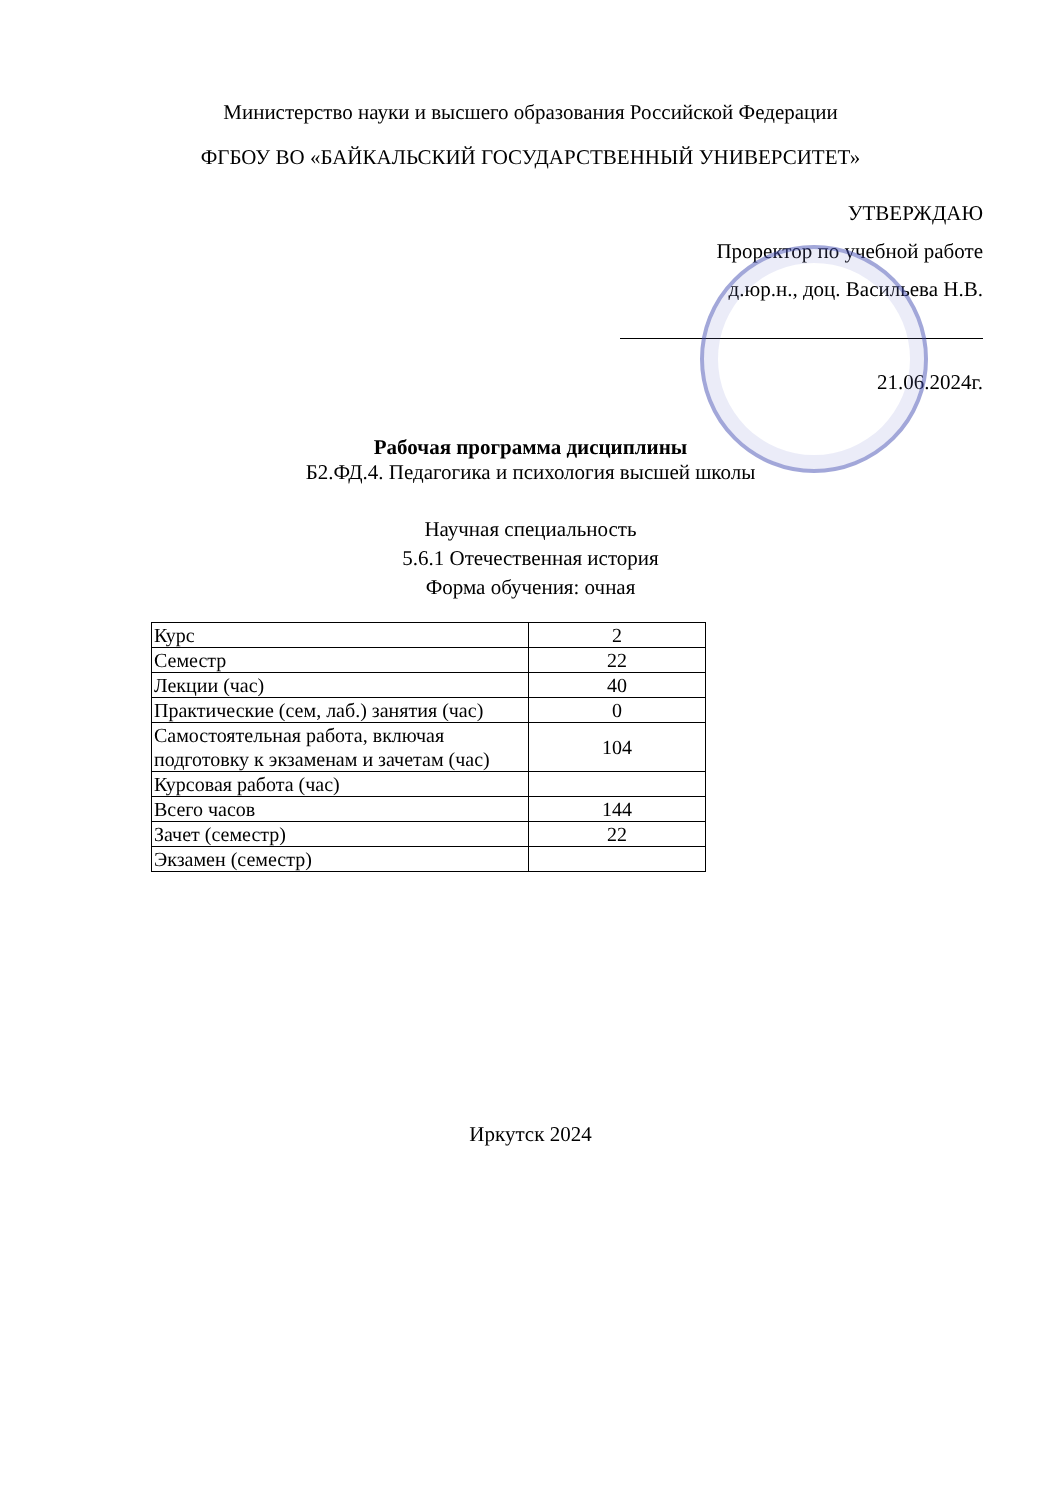Министерство науки и высшего образования Российской Федерации
ФГБОУ ВО «БАЙКАЛЬСКИЙ ГОСУДАРСТВЕННЫЙ УНИВЕРСИТЕТ»
УТВЕРЖДАЮ
Проректор по учебной работе
д.юр.н., доц. Васильева Н.В.
21.06.2024г.
Рабочая программа дисциплины
Б2.ФД.4. Педагогика и психология высшей школы
Научная специальность
5.6.1 Отечественная история
Форма обучения: очная
| Курс | 2 |
| Семестр | 22 |
| Лекции (час) | 40 |
| Практические (сем, лаб.) занятия (час) | 0 |
| Самостоятельная работа, включая подготовку к экзаменам и зачетам (час) | 104 |
| Курсовая работа (час) | |
| Всего часов | 144 |
| Зачет (семестр) | 22 |
| Экзамен (семестр) | |
Иркутск 2024